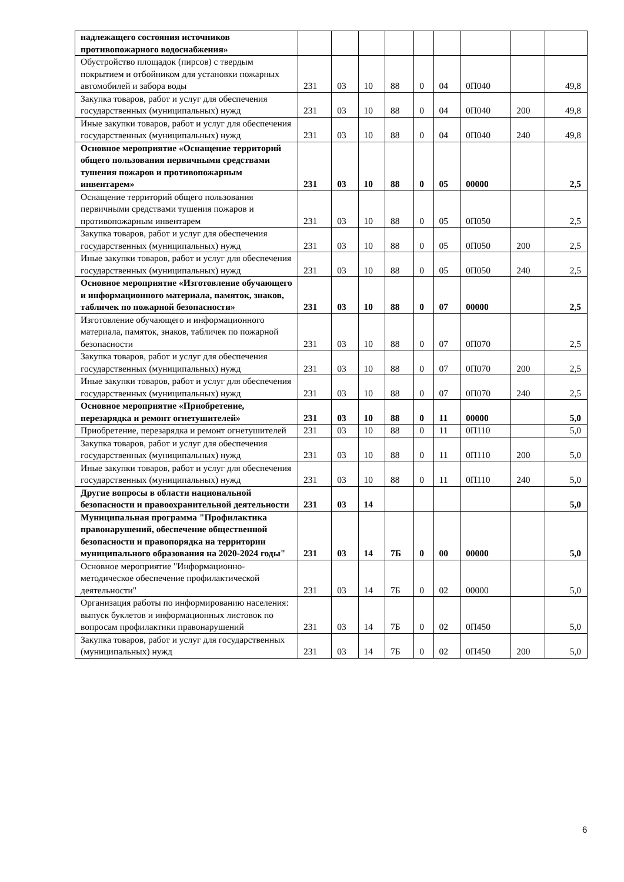| надлежащего состояния источников противопожарного водоснабжения» | | | | | | | | | |
| Обустройство площадок (пирсов) с твердым покрытием и отбойником для установки пожарных автомобилей и забора воды | 231 | 03 | 10 | 88 | 0 | 04 | 0П040 | | 49,8 |
| Закупка товаров, работ и услуг для обеспечения государственных (муниципальных) нужд | 231 | 03 | 10 | 88 | 0 | 04 | 0П040 | 200 | 49,8 |
| Иные закупки товаров, работ и услуг для обеспечения государственных (муниципальных) нужд | 231 | 03 | 10 | 88 | 0 | 04 | 0П040 | 240 | 49,8 |
| Основное мероприятие «Оснащение территорий общего пользования первичными средствами тушения пожаров и противопожарным инвентарем» | 231 | 03 | 10 | 88 | 0 | 05 | 00000 | | 2,5 |
| Оснащение территорий общего пользования первичными средствами тушения пожаров и противопожарным инвентарем | 231 | 03 | 10 | 88 | 0 | 05 | 0П050 | | 2,5 |
| Закупка товаров, работ и услуг для обеспечения государственных (муниципальных) нужд | 231 | 03 | 10 | 88 | 0 | 05 | 0П050 | 200 | 2,5 |
| Иные закупки товаров, работ и услуг для обеспечения государственных (муниципальных) нужд | 231 | 03 | 10 | 88 | 0 | 05 | 0П050 | 240 | 2,5 |
| Основное мероприятие «Изготовление обучающего и информационного материала, памяток, знаков, табличек по пожарной безопасности» | 231 | 03 | 10 | 88 | 0 | 07 | 00000 | | 2,5 |
| Изготовление обучающего и информационного материала, памяток, знаков, табличек по пожарной безопасности | 231 | 03 | 10 | 88 | 0 | 07 | 0П070 | | 2,5 |
| Закупка товаров, работ и услуг для обеспечения государственных (муниципальных) нужд | 231 | 03 | 10 | 88 | 0 | 07 | 0П070 | 200 | 2,5 |
| Иные закупки товаров, работ и услуг для обеспечения государственных (муниципальных) нужд | 231 | 03 | 10 | 88 | 0 | 07 | 0П070 | 240 | 2,5 |
| Основное мероприятие «Приобретение, перезарядка и ремонт огнетушителей» | 231 | 03 | 10 | 88 | 0 | 11 | 00000 | | 5,0 |
| Приобретение, перезарядка и ремонт огнетушителей | 231 | 03 | 10 | 88 | 0 | 11 | 0П110 | | 5,0 |
| Закупка товаров, работ и услуг для обеспечения государственных (муниципальных) нужд | 231 | 03 | 10 | 88 | 0 | 11 | 0П110 | 200 | 5,0 |
| Иные закупки товаров, работ и услуг для обеспечения государственных (муниципальных) нужд | 231 | 03 | 10 | 88 | 0 | 11 | 0П110 | 240 | 5,0 |
| Другие вопросы в области национальной безопасности и правоохранительной деятельности | 231 | 03 | 14 | | | | | | 5,0 |
| Муниципальная программа "Профилактика правонарушений, обеспечение общественной безопасности и правопорядка на территории муниципального образования на 2020-2024 годы" | 231 | 03 | 14 | 7Б | 0 | 00 | 00000 | | 5,0 |
| Основное мероприятие "Информационно-методическое обеспечение профилактической деятельности" | 231 | 03 | 14 | 7Б | 0 | 02 | 00000 | | 5,0 |
| Организация работы по информированию населения: выпуск буклетов и информационных листовок по вопросам профилактики правонарушений | 231 | 03 | 14 | 7Б | 0 | 02 | 0П450 | | 5,0 |
| Закупка товаров, работ и услуг для государственных (муниципальных) нужд | 231 | 03 | 14 | 7Б | 0 | 02 | 0П450 | 200 | 5,0 |
6